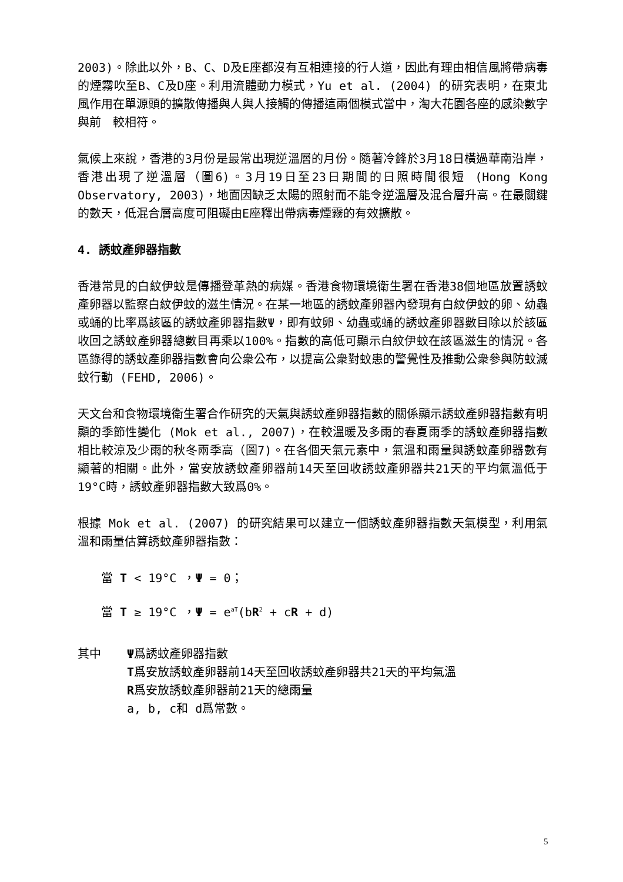2003)。除此以外，B、C、D及E座都沒有互相連接的行人道，因此有理由相信風將帶病毒的煙霧吹至B、C及D座。利用流體動力模式，Yu et al. (2004) 的研究表明，在東北風作用在單源頭的擴散傳播與人與人接觸的傳播這兩個模式當中，淘大花園各座的感染數字與前　較相符。
氣候上來說，香港的3月份是最常出現逆溫層的月份。隨著冷鋒於3月18日橫過華南沿岸，香港出現了逆溫層（圖6)。3月19日至23日期間的日照時間很短 (Hong Kong Observatory, 2003)，地面因缺乏太陽的照射而不能令逆溫層及混合層升高。在最關鍵的數天，低混合層高度可阻礙由E座釋出帶病毒煙霧的有效擴散。
4. 誘蚊產卵器指數
香港常見的白紋伊蚊是傳播登革熱的病媒。香港食物環境衛生署在香港38個地區放置誘蚊產卵器以監察白紋伊蚊的滋生情況。在某一地區的誘蚊產卵器內發現有白紋伊蚊的卵、幼蟲或蛹的比率爲該區的誘蚊產卵器指數Ψ，即有蚊卵、幼蟲或蛹的誘蚊產卵器數目除以於該區收回之誘蚊產卵器總數目再乘以100%。指數的高低可顯示白紋伊蚊在該區滋生的情況。各區錄得的誘蚊產卵器指數會向公衆公布，以提高公衆對蚊患的警覺性及推動公衆參與防蚊滅蚊行動 (FEHD, 2006)。
天文台和食物環境衛生署合作研究的天氣與誘蚊產卵器指數的關係顯示誘蚊產卵器指數有明顯的季節性變化 (Mok et al., 2007)，在較溫暖及多雨的春夏雨季的誘蚊產卵器指數相比較涼及少雨的秋冬兩季高（圖7)。在各個天氣元素中，氣溫和雨量與誘蚊產卵器數有顯著的相關。此外，當安放誘蚊產卵器前14天至回收誘蚊產卵器共21天的平均氣溫低于19°C時，誘蚊產卵器指數大致爲0%。
根據 Mok et al. (2007) 的研究結果可以建立一個誘蚊產卵器指數天氣模型，利用氣溫和雨量估算誘蚊產卵器指數：
當 T < 19°C ，Ψ = 0；
當 T ≥ 19°C ，Ψ = e<sup>aT</sup>(bR<sup>2</sup> + cR + d)
其中 Ψ爲誘蚊產卵器指數
T爲安放誘蚊產卵器前14天至回收誘蚊產卵器共21天的平均氣溫
R爲安放誘蚊產卵器前21天的總雨量
a, b, c和 d爲常數。
5